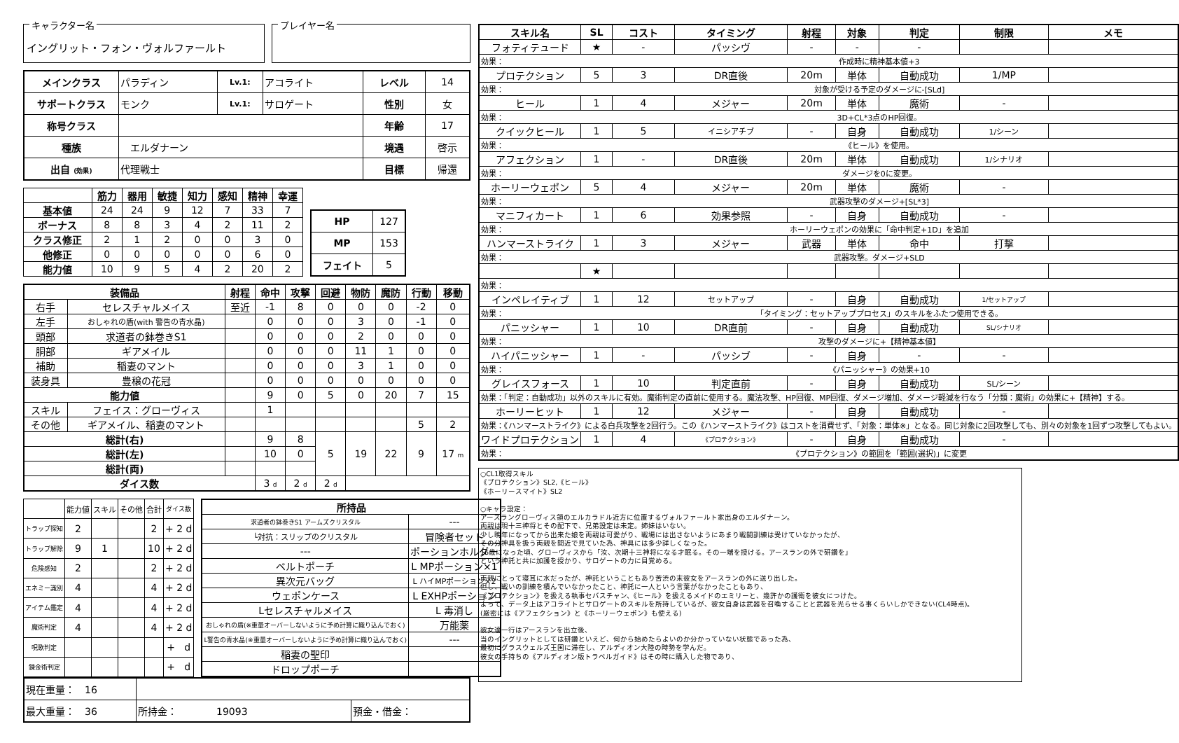キャラクター名
イングリット・フォン・ヴォルファールト
プレイヤー名
| メインクラス | パラディン | Lv.1: | アコライト | レベル | 14 |
| サポートクラス | モンク | Lv.1: | サロゲート | 性別 | 女 |
| 称号クラス | | | | 年齢 | 17 |
| 種族 | エルダナーン | | | 境遇 | 啓示 |
| 出自 (効果) | 代理戦士 | | | 目標 | 帰還 |
| | 筋力 | 器用 | 敏捷 | 知力 | 感知 | 精神 | 幸運 |
| --- | --- | --- | --- | --- | --- | --- | --- |
| 基本値 | 24 | 24 | 9 | 12 | 7 | 33 | 7 |
| ボーナス | 8 | 8 | 3 | 4 | 2 | 11 | 2 |
| クラス修正 | 2 | 1 | 2 | 0 | 0 | 3 | 0 |
| 他修正 | 0 | 0 | 0 | 0 | 0 | 6 | 0 |
| 能力値 | 10 | 9 | 5 | 4 | 2 | 20 | 2 |
| HP | 127 |
| MP | 153 |
| フェイト | 5 |
| 装備品 | | 射程 | 命中 | 攻撃 | 回避 | 物防 | 魔防 | 行動 | 移動 |
| --- | --- | --- | --- | --- | --- | --- | --- | --- | --- |
| 右手 | セレスチャルメイス | 至近 | -1 | 8 | 0 | 0 | 0 | -2 | 0 |
| 左手 | おしゃれの盾(with 警告の青水晶) | | 0 | 0 | 0 | 3 | 0 | -1 | 0 |
| 頭部 | 求道者の鉢巻きS1 | | 0 | 0 | 0 | 2 | 0 | 0 | 0 |
| 胴部 | ギアメイル | | 0 | 0 | 0 | 11 | 1 | 0 | 0 |
| 補助 | 稲妻のマント | | 0 | 0 | 0 | 3 | 1 | 0 | 0 |
| 装身具 | 豊穣の花冠 | | 0 | 0 | 0 | 0 | 0 | 0 | 0 |
| 能力値 | | | 9 | 0 | 5 | 0 | 20 | 7 | 15 |
| スキル | フェイス：グローヴィス | | 1 | | | | | | |
| その他 | ギアメイル、稲妻のマント | | | | | | | 5 | 2 |
| 総計(右) | | | 9 | 8 | 5 | 19 | 22 | 9 | 17 m |
| 総計(左) | | | 10 | 0 | | | | | |
| 総計(両) | | | | | | | | | |
| ダイス数 | | | 3 d | 2 d | 2 d | | | | |
| | 能力値 | スキル | その他 | 合計 | ダイス数 |
| トラップ探知 | 2 | | | 2 | + 2 d |
| トラップ解除 | 9 | 1 | | 10 | + 2 d |
| 危険感知 | 2 | | | 2 | + 2 d |
| エネミー識別 | 4 | | | 4 | + 2 d |
| アイテム鑑定 | 4 | | | 4 | + 2 d |
| 魔術判定 | 4 | | | 4 | + 2 d |
| 呪歌判定 | | | | | + d |
| 錬金術判定 | | | | | + d |
| 所持品 | |
| --- | --- |
| 求道者の鉢巻きS1 アームズクリスタル | --- |
| └対抗：スリップのクリスタル | 冒険者セット |
| --- | ポーションホルダー |
| ベルトポーチ | L MPポーション×1 |
| 異次元バッグ | L ハイMPポーション×2 |
| ウェポンケース | L EXHPポーション |
| Lセレスチャルメイス | L 毒消し |
| おしゃれの盾(※重量オーバーしないように予め計算に織り込んでおく) | 万能薬 |
| L警告の青水晶(※重量オーバーしないように予め計算に織り込んでおく) | --- |
| 稲妻の聖印 | |
| ドロップポーチ | |
| 現在重量： 16 | | |
| 最大重量： 36 | 所持金： 19093 | 預金・借金： |
| スキル名 | SL | コスト | タイミング | 射程 | 対象 | 判定 | 制限 | メモ |
| --- | --- | --- | --- | --- | --- | --- | --- | --- |
| フォティテュード | ★ | - | パッシヴ | - | - | - | | |
| 効果： | 作成時に精神基本値+3 | | | | | | | |
| プロテクション | 5 | 3 | DR直後 | 20m | 単体 | 自動成功 | 1/MP | |
| 効果： | 対象が受ける予定のダメージに-[SLd] | | | | | | | |
| ヒール | 1 | 4 | メジャー | 20m | 単体 | 魔術 | - | |
| 効果： | 3D+CL*3点のHP回復。 | | | | | | | |
| クイックヒール | 1 | 5 | イニシアチブ | - | 自身 | 自動成功 | 1/シーン | |
| 効果： | 《ヒール》を使用。 | | | | | | | |
| アフェクション | 1 | - | DR直後 | 20m | 単体 | 自動成功 | 1/シナリオ | |
| 効果： | ダメージを0に変更。 | | | | | | | |
| ホーリーウェポン | 5 | 4 | メジャー | 20m | 単体 | 魔術 | - | |
| 効果： | 武器攻撃のダメージ+[SL*3] | | | | | | | |
| マニフィカート | 1 | 6 | 効果参照 | - | 自身 | 自動成功 | - | |
| 効果： | ホーリーウェポンの効果に「命中判定+1D」を追加 | | | | | | | |
| ハンマーストライク | 1 | 3 | メジャー | 武器 | 単体 | 命中 | 打撃 | |
| 効果： | 武器攻撃。ダメージ+SLD | | | | | | | |
| | ★ | | | | | | | |
| 効果： | | | | | | | | |
| インペレイティブ | 1 | 12 | セットアップ | - | 自身 | 自動成功 | 1/セットアップ | |
| 効果： | 「タイミング：セットアッププロセス」のスキルをふたつ使用できる。 | | | | | | | |
| パニッシャー | 1 | 10 | DR直前 | - | 自身 | 自動成功 | SL/シナリオ | |
| 効果： | 攻撃のダメージに+【精神基本値】 | | | | | | | |
| ハイパニッシャー | 1 | - | パッシブ | - | 自身 | - | - | |
| 効果： | 《パニッシャー》の効果+10 | | | | | | | |
| グレイスフォース | 1 | 10 | 判定直前 | - | 自身 | 自動成功 | SL/シーン | |
| 効果：「判定：自動成功」以外のスキルに有効。魔術判定の直前に使用する。魔法攻撃、HP回復、MP回復、ダメージ増加、ダメージ軽減を行なう「分類：魔術」の効果に+【精神】する。 | | | | | | | | |
| ホーリーヒット | 1 | 12 | メジャー | - | 自身 | 自動成功 | - | |
| 効果：《ハンマーストライク》による白兵攻撃を2回行う。この《ハンマーストライク》はコストを消費せず、「対象：単体※」となる。同じ対象に2回攻撃しても、別々の対象を1回ずつ攻撃してもよい。 | | | | | | | | |
| ワイドプロテクション | 1 | 4 | 《プロテクション》 | - | 自身 | 自動成功 | - | |
| 効果： | 《プロテクション》の範囲を「範囲(選択)」に変更 | | | | | | | |
○CL1取得スキル
《プロテクション》SL2,《ヒール》
《ホーリースマイト》SL2
○キャラ設定：
アースラングローヴィス領のエルカラドル近方に位置するヴォルファールト家出身のエルダナーン。
両親は現十三神将とその配下で、兄弟設定は未定。姉妹はいない。
少し晩年になってから出来た娘を両親は可愛がり、戦場には出さないようにあまり戦闘訓練は受けていなかったが、
その分神具を扱う両親を間近で見ていた為、神具には多少詳しくなった。
16歳になった頃、グローヴィスから「汝、次期十三神将になる才眠る。その一端を授ける。アースランの外で研鑽を」
という神託と共に加護を授かり、サロゲートの力に目覚める。
両親にとって寝耳に水だったが、神託ということもあり苦渋の末彼女をアースランの外に送り出した。
但し、戦いの訓練を積んでいなかったこと、神託に一人という言葉がなかったこともあり、
《プロテクション》を扱える執事セバスチャン、《ヒール》を扱えるメイドのエミリーと、幾許かの護衛を彼女につけた。
よって、データ上はアコライトとサロゲートのスキルを所持しているが、彼女自身は武器を召喚することと武器を光らせる事くらいしかできない(CL4時点)。
(厳密には《アフェクション》と《ホーリーウェポン》も使える)
彼女達一行はアースランを出立後、
当のイングリットとしては研鑽といえど、何から始めたらよいのか分かっていない状態であった為、
最初にグラスウェルズ王国に滞在し、アルディオン大陸の時勢を学んだ。
彼女の手持ちの《アルディオン版トラベルガイド》はその時に購入した物であり、